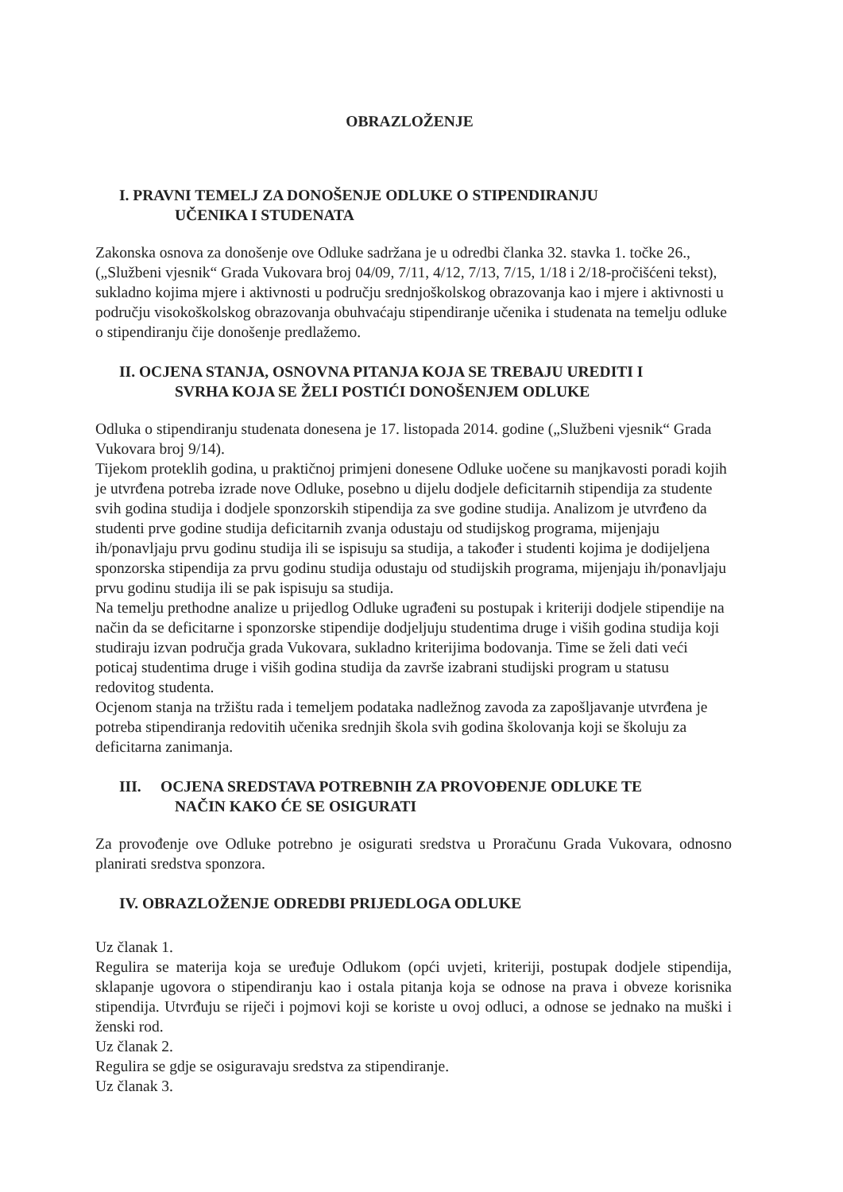OBRAZLOŽENJE
I. PRAVNI TEMELJ ZA DONOŠENJE ODLUKE O STIPENDIRANJU
UČENIKA I STUDENATA
Zakonska osnova za donošenje ove Odluke sadržana je u odredbi članka 32. stavka 1. točke 26., („Službeni vjesnik“ Grada Vukovara broj 04/09, 7/11, 4/12, 7/13, 7/15, 1/18 i 2/18-pročišćeni tekst), sukladno kojima mjere i aktivnosti u području srednjoškolskog obrazovanja kao i mjere i aktivnosti u području visokoškolskog obrazovanja obuhvaćaju stipendiranje učenika i studenata na temelju odluke o stipendiranju čije donošenje predlažemo.
II. OCJENA STANJA, OSNOVNA PITANJA KOJA SE TREBAJU UREDITI I
SVRHA KOJA SE ŽELI POSTIĆI DONOŠENJEM ODLUKE
Odluka o stipendiranju studenata donesena je 17. listopada 2014. godine („Službeni vjesnik“ Grada Vukovara broj 9/14).
Tijekom proteklih godina, u praktičnoj primjeni donesene Odluke uočene su manjkavosti poradi kojih je utvrđena potreba izrade nove Odluke, posebno u dijelu dodjele deficitarnih stipendija za studente svih godina studija i dodjele sponzorskih stipendija za sve godine studija. Analizom je utvrđeno da studenti prve godine studija deficitarnih zvanja odustaju od studijskog programa, mijenjaju ih/ponavljaju prvu godinu studija ili se ispisuju sa studija, a također i studenti kojima je dodijeljena sponzorska stipendija za prvu godinu studija odustaju od studijskih programa, mijenjaju ih/ponavljaju prvu godinu studija ili se pak ispisuju sa studija.
Na temelju prethodne analize u prijedlog Odluke ugrađeni su postupak i kriteriji dodjele stipendije na način da se deficitarne i sponzorske stipendije dodjeljuju studentima druge i viših godina studija koji studiraju izvan područja grada Vukovara, sukladno kriterijima bodovanja. Time se želi dati veći poticaj studentima druge i viših godina studija da završe izabrani studijski program u statusu redovitog studenta.
Ocjenom stanja na tržištu rada i temeljem podataka nadležnog zavoda za zapošljavanje utvrđena je potreba stipendiranja redovitih učenika srednjih škola svih godina školovanja koji se školuju za deficitarna zanimanja.
III. OCJENA SREDSTAVA POTREBNIH ZA PROVOĐENJE ODLUKE TE
NAČIN KAKO ĆE SE OSIGURATI
Za provođenje ove Odluke potrebno je osigurati sredstva u Proračunu Grada Vukovara, odnosno planirati sredstva sponzora.
IV. OBRAZLOŽENJE ODREDBI PRIJEDLOGA ODLUKE
Uz članak 1.
Regulira se materija koja se uređuje Odlukom (opći uvjeti, kriteriji, postupak dodjele stipendija, sklapanje ugovora o stipendiranju kao i ostala pitanja koja se odnose na prava i obveze korisnika stipendija. Utvrđuju se riječi i pojmovi koji se koriste u ovoj odluci, a odnose se jednako na muški i ženski rod.
Uz članak 2.
Regulira se gdje se osiguravaju sredstva za stipendiranje.
Uz članak 3.